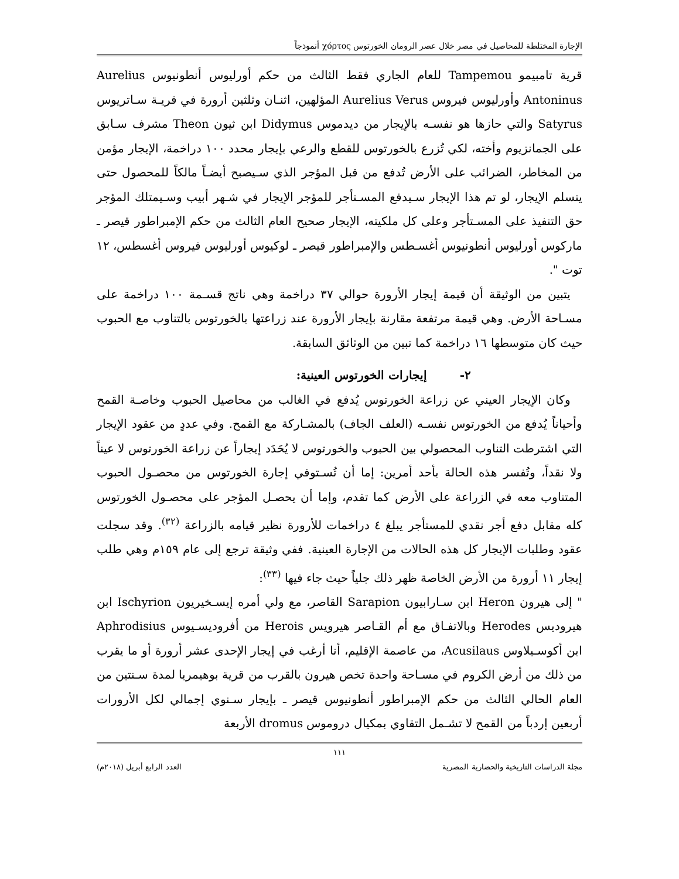الإجارة المختلطة للمحاصيل في مصر خلال عصر الرومان الخورتوس χόρτος أنموذجاً
قرية تامبيمو Tampemou للعام الجاري فقط الثالث من حكم أورليوس أنطونيوس Aurelius Antoninus وأورليوس فيروس Aurelius Verus المؤلهين، اثنـان وثلثين أرورة في قريـة سـاتريوس Satyrus والتي حازها هو نفسـه بالإيجار من ديدموس Didymus ابن ثيون Theon مشرف سـابق على الجمانزيوم وأخته، لكي تُزرع بالخورتوس للقطع والرعي بإيجار محدد ١٠٠ دراخمة، الإيجار مؤمن من المخاطر، الضرائب على الأرض تُدفع من قبل المؤجر الذي سـيصبح أيضـاً مالكاً للمحصول حتى يتسلم الإيجار، لو تم هذا الإيجار سـيدفع المسـتأجر للمؤجر الإيجار في شـهر أبيب وسـيمتلك المؤجر حق التنفيذ على المسـتأجر وعلى كل ملكيته، الإيجار صحيح العام الثالث من حكم الإمبراطور قيصر ـ ماركوس أورليوس أنطونيوس أغسـطس والإمبراطور قيصر ـ لوكيوس أورليوس فيروس أغسطس، ١٢ توت ".
يتبين من الوثيقة أن قيمة إيجار الأرورة حوالي ٣٧ دراخمة وهي ناتج قسـمة ١٠٠ دراخمة على مسـاحة الأرض. وهي قيمة مرتفعة مقارنة بإيجار الأرورة عند زراعتها بالخورتوس بالتناوب مع الحبوب حيث كان متوسطها ١٦ دراخمة كما تبين من الوثائق السابقة.
٢- إيجارات الخورتوس العينية:
وكان الإيجار العيني عن زراعة الخورتوس يُدفع في الغالب من محاصيل الحبوب وخاصـة القمح وأحياناً يُدفع من الخورتوس نفسـه (العلف الجاف) بالمشـاركة مع القمح. وفي عددٍ من عقود الإيجار التي اشترطت التناوب المحصولي بين الحبوب والخورتوس لا يُحَدَد إيجاراً عن زراعة الخورتوس لا عيناً ولا نقداً، وتُفسر هذه الحالة بأحد أمرين: إما أن تُسـتوفي إجارة الخورتوس من محصـول الحبوب المتناوب معه في الزراعة على الأرض كما تقدم، وإما أن يحصـل المؤجر على محصـول الخورتوس كله مقابل دفع أجر نقدي للمستأجر يبلغ ٤ دراخمات للأرورة نظير قيامه بالزراعة <sup>(٣٢)</sup>. وقد سجلت عقود وطلبات الإيجار كل هذه الحالات من الإجارة العينية. ففي وثيقة ترجع إلى عام ١٥٩م وهي طلب إيجار ١١ أرورة من الأرض الخاصة ظهر ذلك جلياً حيث جاء فيها <sup>(٣٣)</sup>:
" إلى هيرون Heron ابن سـارابيون Sarapion القاصر، مع ولي أمره إيسـخيريون Ischyrion ابن هيروديس Herodes وبالاتفـاق مع أم القـاصر هيرويس Herois من أفروديسـيوس Aphrodisius ابن أكوسـيلاوس Acusilaus، من عاصمة الإقليم، أنا أرغب في إيجار الإحدى عشر أرورة أو ما يقرب من ذلك من أرض الكروم في مسـاحة واحدة تخص هيرون بالقرب من قرية بوهيمريا لمدة سـنتين من العام الحالي الثالث من حكم الإمبراطور أنطونيوس قيصر ـ بإيجار سـنوي إجمالي لكل الأرورات أربعين إردباً من القمح لا تشـمل التقاوي بمكيال دروموس dromus الأربعة
١١١
مجلة الدراسات التاريخية والحضارية المصرية العدد الرابع أبريل (٢٠١٨م)